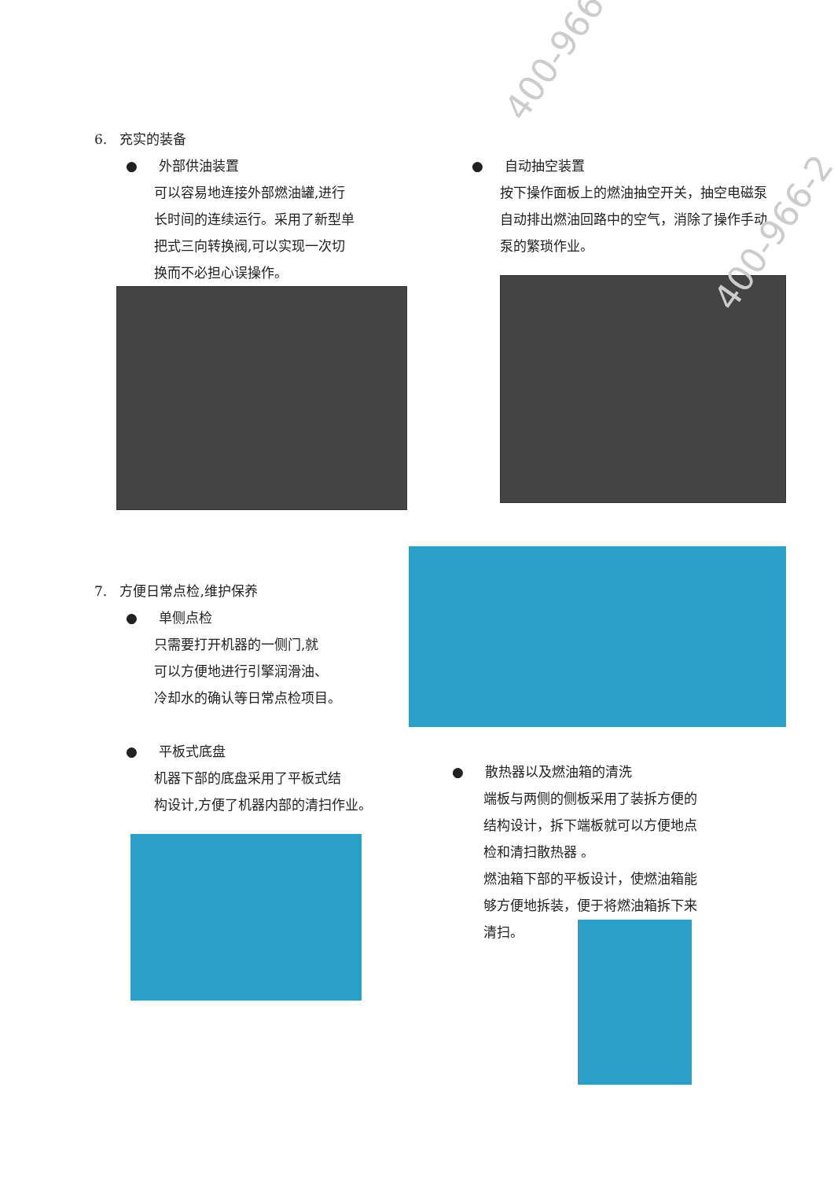6. 充实的装备
● 外部供油装置
可以容易地连接外部燃油罐,进行
长时间的连续运行。采用了新型单
把式三向转换阀,可以实现一次切
换而不必担心误操作。
● 自动抽空装置
按下操作面板上的燃油抽空开关，抽空电磁泵
自动排出燃油回路中的空气，消除了操作手动
泵的繁琐作业。
7. 方便日常点检,维护保养
● 单侧点检
只需要打开机器的一侧门,就
可以方便地进行引擎润滑油、
冷却水的确认等日常点检项目。
● 平板式底盘
机器下部的底盘采用了平板式结
构设计,方便了机器内部的清扫作业。
● 散热器以及燃油箱的清洗
端板与两侧的侧板采用了装拆方便的
结构设计，拆下端板就可以方便地点
检和清扫散热器 。
燃油箱下部的平板设计，使燃油箱能
够方便地拆装，便于将燃油箱拆下来
清扫。
400-966-
400-966-2